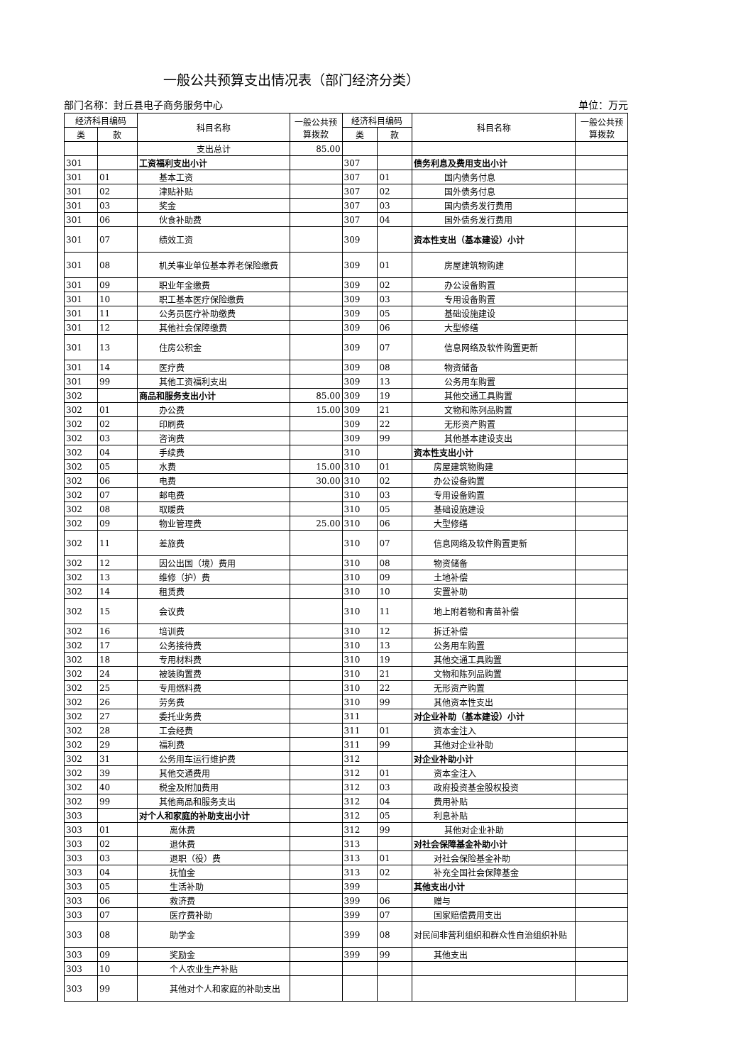一般公共预算支出情况表（部门经济分类）
部门名称：封丘县电子商务服务中心 单位：万元
| 经济科目编码 | | 科目名称 | 一般公共预算拨款 | 经济科目编码 | | 科目名称 | 一般公共预算拨款 |
| --- | --- | --- | --- | --- | --- | --- | --- |
| 类 | 款 | | | 类 | 款 | | |
| | | 支出总计 | 85.00 | | | | |
| 301 | | 工资福利支出小计 | | 307 | | 债务利息及费用支出小计 | |
| 301 | 01 | 基本工资 | | 307 | 01 | 国内债务付息 | |
| 301 | 02 | 津贴补贴 | | 307 | 02 | 国外债务付息 | |
| 301 | 03 | 奖金 | | 307 | 03 | 国内债务发行费用 | |
| 301 | 06 | 伙食补助费 | | 307 | 04 | 国外债务发行费用 | |
| 301 | 07 | 绩效工资 | | 309 | | 资本性支出（基本建设）小计 | |
| 301 | 08 | 机关事业单位基本养老保险缴费 | | 309 | 01 | 房屋建筑物购建 | |
| 301 | 09 | 职业年金缴费 | | 309 | 02 | 办公设备购置 | |
| 301 | 10 | 职工基本医疗保险缴费 | | 309 | 03 | 专用设备购置 | |
| 301 | 11 | 公务员医疗补助缴费 | | 309 | 05 | 基础设施建设 | |
| 301 | 12 | 其他社会保障缴费 | | 309 | 06 | 大型修缮 | |
| 301 | 13 | 住房公积金 | | 309 | 07 | 信息网络及软件购置更新 | |
| 301 | 14 | 医疗费 | | 309 | 08 | 物资储备 | |
| 301 | 99 | 其他工资福利支出 | | 309 | 13 | 公务用车购置 | |
| 302 | | 商品和服务支出小计 | 85.00 | 309 | 19 | 其他交通工具购置 | |
| 302 | 01 | 办公费 | 15.00 | 309 | 21 | 文物和陈列品购置 | |
| 302 | 02 | 印刷费 | | 309 | 22 | 无形资产购置 | |
| 302 | 03 | 咨询费 | | 309 | 99 | 其他基本建设支出 | |
| 302 | 04 | 手续费 | | 310 | | 资本性支出小计 | |
| 302 | 05 | 水费 | 15.00 | 310 | 01 | 房屋建筑物购建 | |
| 302 | 06 | 电费 | 30.00 | 310 | 02 | 办公设备购置 | |
| 302 | 07 | 邮电费 | | 310 | 03 | 专用设备购置 | |
| 302 | 08 | 取暖费 | | 310 | 05 | 基础设施建设 | |
| 302 | 09 | 物业管理费 | 25.00 | 310 | 06 | 大型修缮 | |
| 302 | 11 | 差旅费 | | 310 | 07 | 信息网络及软件购置更新 | |
| 302 | 12 | 因公出国（境）费用 | | 310 | 08 | 物资储备 | |
| 302 | 13 | 维修（护）费 | | 310 | 09 | 土地补偿 | |
| 302 | 14 | 租赁费 | | 310 | 10 | 安置补助 | |
| 302 | 15 | 会议费 | | 310 | 11 | 地上附着物和青苗补偿 | |
| 302 | 16 | 培训费 | | 310 | 12 | 拆迁补偿 | |
| 302 | 17 | 公务接待费 | | 310 | 13 | 公务用车购置 | |
| 302 | 18 | 专用材料费 | | 310 | 19 | 其他交通工具购置 | |
| 302 | 24 | 被装购置费 | | 310 | 21 | 文物和陈列品购置 | |
| 302 | 25 | 专用燃料费 | | 310 | 22 | 无形资产购置 | |
| 302 | 26 | 劳务费 | | 310 | 99 | 其他资本性支出 | |
| 302 | 27 | 委托业务费 | | 311 | | 对企业补助（基本建设）小计 | |
| 302 | 28 | 工会经费 | | 311 | 01 | 资本金注入 | |
| 302 | 29 | 福利费 | | 311 | 99 | 其他对企业补助 | |
| 302 | 31 | 公务用车运行维护费 | | 312 | | 对企业补助小计 | |
| 302 | 39 | 其他交通费用 | | 312 | 01 | 资本金注入 | |
| 302 | 40 | 税金及附加费用 | | 312 | 03 | 政府投资基金股权投资 | |
| 302 | 99 | 其他商品和服务支出 | | 312 | 04 | 费用补贴 | |
| 303 | | 对个人和家庭的补助支出小计 | | 312 | 05 | 利息补贴 | |
| 303 | 01 | 离休费 | | 312 | 99 | 其他对企业补助 | |
| 303 | 02 | 退休费 | | 313 | | 对社会保障基金补助小计 | |
| 303 | 03 | 退职（役）费 | | 313 | 01 | 对社会保险基金补助 | |
| 303 | 04 | 抚恤金 | | 313 | 02 | 补充全国社会保障基金 | |
| 303 | 05 | 生活补助 | | 399 | | 其他支出小计 | |
| 303 | 06 | 救济费 | | 399 | 06 | 赠与 | |
| 303 | 07 | 医疗费补助 | | 399 | 07 | 国家赔偿费用支出 | |
| 303 | 08 | 助学金 | | 399 | 08 | 对民间非营利组织和群众性自治组织补贴 | |
| 303 | 09 | 奖励金 | | 399 | 99 | 其他支出 | |
| 303 | 10 | 个人农业生产补贴 | | | | | |
| 303 | 99 | 其他对个人和家庭的补助支出 | | | | | |